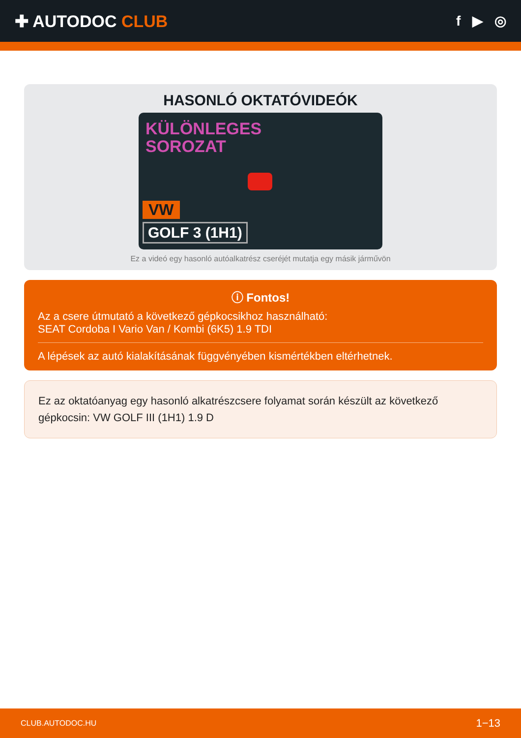✚ AUTODOC CLUB
f ▶ ◎
HASONLÓ OKTATÓVIDEÓK
KÜLÖNLEGES
SOROZAT
VW
GOLF 3 (1H1)
Ez a videó egy hasonló autóalkatrész cseréjét mutatja egy másik járművön
ⓘ Fontos!
Az a csere útmutató a következő gépkocsikhoz használható:
SEAT Cordoba I Vario Van / Kombi (6K5) 1.9 TDI
A lépések az autó kialakításának függvényében kismértékben eltérhetnek.
Ez az oktatóanyag egy hasonló alkatrészcsere folyamat során készült az következő gépkocsin: VW GOLF III (1H1) 1.9 D
CLUB.AUTODOC.HU 1−13